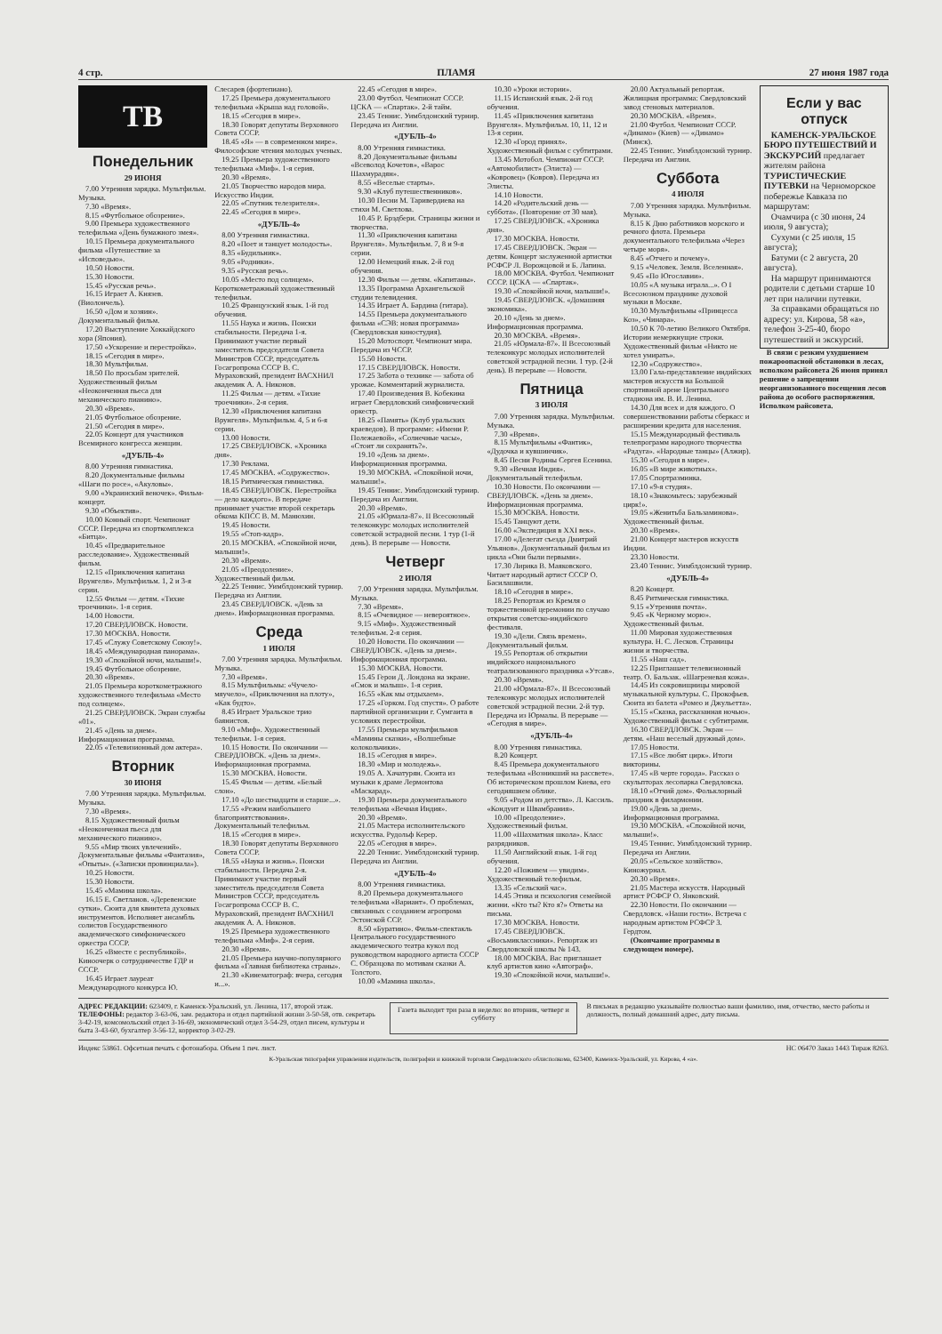4 стр. ПЛАМЯ 27 июня 1987 года
ТВ
Понедельник
29 ИЮНЯ
7.00 Утренняя зарядка. Мультфильм. Музыка.
7.30 «Время».
8.15 «Футбольное обозрение».
9.00 Премьера художественного телефильма «День бумажного змея».
10.15 Премьера документального фильма «Путешествие за «Исповедью».
10.50 Новости.
15.30 Новости.
15.45 «Русская речь».
16.15 Играет А. Князев. (Виолончель).
16.50 «Дом и хозяин». Документальный фильм.
17.20 Выступление Хоккайдского хора (Япония).
17.50 «Ускорение и перестройка».
18.15 «Сегодня в мире».
18.30 Мультфильм.
18.50 По просьбам зрителей. Художественный фильм «Неоконченная пьеса для механического пианино».
20.30 «Время».
21.05 Футбольное обозрение.
21.50 «Сегодня в мире».
22.05 Концерт для участников Всемирного конгресса женщин.
«ДУБЛЬ-4»
8.00 Утренняя гимнастика.
8.20 Документальные фильмы «Шаги по росе», «Акуловы».
9.00 «Украинский веночек». Фильм-концерт.
9.30 «Объектив».
10.00 Конный спорт. Чемпионат СССР. Передача из спорткомплекса «Битца».
10.45 «Предварительное расследование». Художественный фильм.
12.15 «Приключения капитана Врунгеля». Мультфильм. 1, 2 и 3-я серии.
12.55 Фильм — детям. «Тихие троечники». 1-я серия.
14.00 Новости.
17.20 СВЕРДЛОВСК. Новости.
17.30 МОСКВА. Новости.
17.45 «Служу Советскому Союзу!».
18.45 «Международная панорама».
19.30 «Спокойной ночи, малыши!».
19.45 Футбольное обозрение.
20.30 «Время».
21.05 Премьера короткометражного художественного телефильма «Место под солнцем».
21.25 СВЕРДЛОВСК. Экран службы «01».
21.45 «День за днем». Информационная программа.
22.05 «Телевизионный дом актера».
Вторник
30 ИЮНЯ
7.00 Утренняя зарядка. Мультфильм. Музыка.
7.30 «Время».
8.15 Художественный фильм «Неоконченная пьеса для механического пианино».
9.55 «Мир твоих увлечений». Документальные фильмы «Фантазия», «Опыты». («Записки провинциала»).
10.25 Новости.
15.30 Новости.
15.45 «Мамина школа».
16.15 Е. Светланов. «Деревенские сутки». Сюита для квинтета духовых инструментов. Исполняет ансамбль солистов Государственного академического симфонического оркестра СССР.
16.25 «Вместе с республикой». Киноочерк о сотрудничестве ГДР и СССР.
16.45 Играет лауреат Международного конкурса Ю. Слесарев (фортепиано).
17.25 Премьера документального телефильма «Крыша над головой».
18.15 «Сегодня в мире».
18.30 Говорят депутаты Верховного Совета СССР.
18.45 «Я» — в современном мире». Философские чтения молодых ученых.
19.25 Премьера художественного телефильма «Миф». 1-я серия.
20.30 «Время».
21.05 Творчество народов мира. Искусство Индии.
22.05 «Спутник телезрителя».
22.45 «Сегодня в мире».
«ДУБЛЬ-4»
8.00 Утренняя гимнастика.
8.20 «Поет и танцует молодость».
8.35 «Будильник».
9.05 «Родники».
9.35 «Русская речь».
10.05 «Место под солнцем». Короткометражный художественный телефильм.
10.25 Французский язык. 1-й год обучения.
11.55 Наука и жизнь. Поиски стабильности. Передача 1-я. Принимают участие первый заместитель председателя Совета Министров СССР, председатель Госагропрома СССР В. С. Мураховский, президент ВАСХНИЛ академик А. А. Никонов.
11.25 Фильм — детям. «Тихие троечники». 2-я серия.
12.30 «Приключения капитана Врунгеля». Мультфильм. 4, 5 и 6-я серии.
13.00 Новости.
17.25 СВЕРДЛОВСК. «Хроника дня».
17.30 Реклама.
17.45 МОСКВА. «Содружество».
18.15 Ритмическая гимнастика.
18.45 СВЕРДЛОВСК. Перестройка — дело каждого». В передаче принимает участие второй секретарь обкома КПСС В. М. Манюхин.
19.45 Новости.
19.55 «Стоп-кадр».
20.15 МОСКВА. «Спокойной ночи, малыши!».
20.30 «Время».
21.05 «Преодоление». Художественный фильм.
22.25 Теннис. Уимблдонский турнир. Передача из Англии.
23.45 СВЕРДЛОВСК. «День за днем». Информационная программа.
Среда
1 ИЮЛЯ
7.00 Утренняя зарядка. Мультфильм. Музыка.
7.30 «Время».
8.15 Мультфильмы: «Чучело-мяучело», «Приключения на плоту», «Как будто».
8.45 Играет Уральское трио баянистов.
9.10 «Миф». Художественный телефильм. 1-я серия.
10.15 Новости. По окончании — СВЕРДЛОВСК. «День за днем». Информационная программа.
15.30 МОСКВА. Новости.
15.45 Фильм — детям. «Белый слон».
17.10 «До шестнадцати и старше...».
17.55 «Режим наибольшего благоприятствования». Документальный телефильм.
18.15 «Сегодня в мире».
18.30 Говорят депутаты Верховного Совета СССР.
18.55 «Наука и жизнь». Поиски стабильности. Передача 2-я. Принимают участие первый заместитель председателя Совета Министров СССР, председатель Госагропрома СССР В. С. Мураховский, президент ВАСХНИЛ академик А. А. Никонов.
19.25 Премьера художественного телефильма «Миф». 2-я серия.
20.30 «Время».
21.05 Премьера научно-популярного фильма «Главная библиотека страны».
21.30 «Кинематограф: вчера, сегодня и...».
22.45 «Сегодня в мире».
23.00 Футбол. Чемпионат СССР. ЦСКА — «Спартак». 2-й тайм.
23.45 Теннис. Уимблдонский турнир. Передача из Англии.
«ДУБЛЬ-4»
8.00 Утренняя гимнастика.
8.20 Документальные фильмы «Всеволод Кочетов», «Варос Шахмурадян».
8.55 «Веселые старты».
9.30 «Клуб путешественников».
10.30 Песни М. Таривердиева на стихи М. Светлова.
10.45 Р. Брэдбери. Страницы жизни и творчества.
11.30 «Приключения капитана Врунгеля». Мультфильм. 7, 8 и 9-я серии.
12.00 Немецкий язык. 2-й год обучения.
12.30 Фильм — детям. «Капитаны».
13.35 Программа Архангельской студии телевидения.
14.35 Играет А. Бардина (гитара).
14.55 Премьера документального фильма «СЭВ: новая программа» (Свердловская киностудия).
15.20 Мотоспорт. Чемпионат мира. Передача из ЧССР.
15.50 Новости.
17.15 СВЕРДЛОВСК. Новости.
17.25 Забота о технике — забота об урожае. Комментарий журналиста.
17.40 Произведения В. Кобекина играет Свердловский симфонический оркестр.
18.25 «Память» (Клуб уральских краеведов). В программе: «Имени Р. Полежаевой», «Солнечные часы», «Стоит ли сохранять?».
19.10 «День за днем». Информационная программа.
19.30 МОСКВА. «Спокойной ночи, малыши!».
19.45 Теннис. Уимблдонский турнир. Передача из Англии.
20.30 «Время».
21.05 «Юрмала-87». II Всесоюзный телеконкурс молодых исполнителей советской эстрадной песни. 1 тур (1-й день). В перерыве — Новости.
Четверг
2 ИЮЛЯ
7.00 Утренняя зарядка. Мультфильм. Музыка.
7.30 «Время».
8.15 «Очевидное — невероятное».
9.15 «Миф». Художественный телефильм. 2-я серия.
10.20 Новости. По окончании — СВЕРДЛОВСК. «День за днем». Информационная программа.
15.30 МОСКВА. Новости.
15.45 Герои Д. Лондона на экране. «Смок и малыш». 1-я серия.
16.55 «Как мы отдыхаем».
17.25 «Горком. Год спустя». О работе партийной организации г. Сумгаита в условиях перестройки.
17.55 Премьера мультфильмов «Мамины сказки», «Волшебные колокольчики».
18.15 «Сегодня в мире».
18.30 «Мир и молодежь».
19.05 А. Хачатурян. Сюита из музыки к драме Лермонтова «Маскарад».
19.30 Премьера документального телефильма «Вечная Индия».
20.30 «Время».
21.05 Мастера исполнительского искусства. Рудольф Керер.
22.05 «Сегодня в мире».
22.20 Теннис. Уимблдонский турнир. Передача из Англии.
«ДУБЛЬ-4»
8.00 Утренняя гимнастика.
8.20 Премьера документального телефильма «Вариант». О проблемах, связанных с созданием агропрома Эстонской ССР.
8.50 «Буратино». Фильм-спектакль Центрального государственного академического театра кукол под руководством народного артиста СССР С. Образцова по мотивам сказки А. Толстого.
10.00 «Мамина школа».
10.30 «Уроки истории».
11.15 Испанский язык. 2-й год обучения.
11.45 «Приключения капитана Врунгеля». Мультфильм. 10, 11, 12 и 13-я серии.
12.30 «Город принял». Художественный фильм с субтитрами.
13.45 Мотобол. Чемпионат СССР. «Автомобилист» (Элиста) — «Ковровец» (Ковров). Передача из Элисты.
14.10 Новости.
14.20 «Родительский день — суббота». (Повторение от 30 мая).
17.25 СВЕРДЛОВСК. «Хроника дня».
17.30 МОСКВА. Новости.
17.45 СВЕРДЛОВСК. Экран — детям. Концерт заслуженной артистки РСФСР Л. Ворожцовой и Б. Лапина.
18.00 МОСКВА. Футбол. Чемпионат СССР. ЦСКА — «Спартак».
19.30 «Спокойной ночи, малыши!».
19.45 СВЕРДЛОВСК. «Домашняя экономика».
20.10 «День за днем». Информационная программа.
20.30 МОСКВА. «Время».
21.05 «Юрмала-87». II Всесоюзный телеконкурс молодых исполнителей советской эстрадной песни. 1 тур. (2-й день). В перерыве — Новости.
Пятница
3 ИЮЛЯ
7.00 Утренняя зарядка. Мультфильм. Музыка.
7.30 «Время».
8.15 Мультфильмы «Фантик», «Дудочка и кувшинчик».
8.45 Песни Родины Сергея Есенина.
9.30 «Вечная Индия». Документальный телефильм.
10.30 Новости. По окончании — СВЕРДЛОВСК. «День за днем». Информационная программа.
15.30 МОСКВА. Новости.
15.45 Танцуют дети.
16.00 «Экспедиция в XXI век».
17.00 «Делегат съезда Дмитрий Ульянов». Документальный фильм из цикла «Они были первыми».
17.30 Лирика В. Маяковского. Читает народный артист СССР О. Басилашвили.
18.10 «Сегодня в мире».
18.25 Репортаж из Кремля о торжественной церемонии по случаю открытия советско-индийского фестиваля.
19.30 «Дели. Связь времен». Документальный фильм.
19.55 Репортаж об открытии индийского национального театрализованного праздника «Утсав».
20.30 «Время».
21.00 «Юрмала-87». II Всесоюзный телеконкурс молодых исполнителей советской эстрадной песни. 2-й тур. Передача из Юрмалы. В перерыве — «Сегодня в мире».
«ДУБЛЬ-4»
8.00 Утренняя гимнастика.
8.20 Концерт.
8.45 Премьера документального телефильма «Возникший на рассвете». Об историческом прошлом Киева, его сегодняшнем облике.
9.05 «Родом из детства». Л. Кассиль. «Кондуит и Швамбрания».
10.00 «Преодоление». Художественный фильм.
11.00 «Шахматная школа». Класс разрядников.
11.50 Английский язык. 1-й год обучения.
12.20 «Поживем — увидим». Художественный телефильм.
13.35 «Сельский час».
14.45 Этика и психология семейной жизни. «Кто ты? Кто я?» Ответы на письма.
17.30 МОСКВА. Новости.
17.45 СВЕРДЛОВСК. «Восьмиклассники». Репортаж из Свердловской школы № 143.
18.00 МОСКВА. Вас приглашает клуб артистов кино «Автограф».
19.30 «Спокойной ночи, малыши!».
20.00 Актуальный репортаж. Жилищная программа: Свердловский завод стеновых материалов.
20.30 МОСКВА. «Время».
21.00 Футбол. Чемпионат СССР. «Динамо» (Киев) — «Динамо» (Минск).
22.45 Теннис. Уимблдонский турнир. Передача из Англии.
Суббота
4 ИЮЛЯ
7.00 Утренняя зарядка. Мультфильм. Музыка.
8.15 К Дню работников морского и речного флота. Премьера документального телефильма «Через четыре моря».
8.45 «Отчего и почему».
9.15 «Человек. Земля. Вселенная».
9.45 «По Югославии».
10.05 «А музыка играла...». О I Всесоюзном празднике духовой музыки в Москве.
10.30 Мультфильмы «Принцесса Коз», «Чинара».
10.50 К 70-летию Великого Октября. Истории немеркнущие строки. Художественный фильм «Никто не хотел умирать».
12.30 «Содружество».
13.00 Гала-представление индийских мастеров искусств на Большой спортивной арене Центрального стадиона им. В. И. Ленина.
14.30 Для всех и для каждого. О совершенствовании работы сберкасс и расширении кредита для населения.
15.15 Международный фестиваль телепрограмм народного творчества «Радуга». «Народные танцы» (Алжир).
15.30 «Сегодня в мире».
16.05 «В мире животных».
17.05 Спортразминка.
17.10 «9-я студия».
18.10 «Знакомьтесь: зарубежный цирк!».
19.05 «Женитьба Бальзаминова». Художественный фильм.
20.30 «Время».
21.00 Концерт мастеров искусств Индии.
23.30 Новости.
23.40 Теннис. Уимблдонский турнир.
«ДУБЛЬ-4»
8.20 Концерт.
8.45 Ритмическая гимнастика.
9.15 «Утренняя почта».
9.45 «К Черному морю». Художественный фильм.
11.00 Мировая художественная культура. Н. С. Лесков. Страницы жизни и творчества.
11.55 «Наш сад».
12.25 Приглашает телевизионный театр. О. Бальзак. «Шагреневая кожа».
14.45 Из сокровищницы мировой музыкальной культуры. С. Прокофьев. Сюита из балета «Ромео и Джульетта».
15.15 «Сказка, рассказанная ночью». Художественный фильм с субтитрами.
16.30 СВЕРДЛОВСК. Экран — детям. «Наш веселый дружный дом».
17.05 Новости.
17.15 «Все любят цирк». Итоги викторины.
17.45 «В черте города». Рассказ о скульпторах лесопарка Свердловска.
18.10 «Отчий дом». Фольклорный праздник в филармонии.
19.00 «День за днем». Информационная программа.
19.30 МОСКВА. «Спокойной ночи, малыши!».
19.45 Теннис. Уимблдонский турнир. Передача из Англии.
20.05 «Сельское хозяйство». Киножурнал.
20.30 «Время».
21.05 Мастера искусств. Народный артист РСФСР О. Янковский.
22.30 Новости. По окончании — Свердловск. «Наши гости». Встреча с народным артистом РСФСР З. Гердтом.
(Окончание программы в следующем номере).
Если у вас отпуск
КАМЕНСК-УРАЛЬСКОЕ БЮРО ПУТЕШЕСТВИЙ И ЭКСКУРСИЙ предлагает жителям района ТУРИСТИЧЕСКИЕ ПУТЕВКИ на Черноморское побережье Кавказа по маршрутам:
Очамчира (с 30 июня, 24 июля, 9 августа);
Сухуми (с 25 июля, 15 августа);
Батуми (с 2 августа, 20 августа).
На маршрут принимаются родители с детьми старше 10 лет при наличии путевки.
За справками обращаться по адресу: ул. Кирова, 58 «а», телефон 3-25-40, бюро путешествий и экскурсий.
В связи с резким ухудшением пожароопасной обстановки в лесах, исполком райсовета 26 июня принял решение о запрещении неорганизованного посещения лесов района до особого распоряжения. Исполком райсовета.
АДРЕС РЕДАКЦИИ: 623409, г. Каменск-Уральский, ул. Ленина, 117, второй этаж. ТЕЛЕФОНЫ: редактор 3-63-06, зам. редактора и отдел партийной жизни 3-50-58, отв. секретарь 3-42-19, комсомольский отдел 3-16-69, экономический отдел 3-54-29, отдел писем, культуры и быта 3-43-60, бухгалтер 3-56-12, корректор 3-02-29.
Газета выходит три раза в неделю: во вторник, четверг и субботу
В письмах в редакцию указывайте полностью ваши фамилию, имя, отчество, место работы и должность, полный домашний адрес, дату письма.
Индекс 53861. Офсетная печать с фотонабора. Объем 1 печ. лист.
НС 06470 Заказ 1443 Тираж 8263.
К-Уральская типография управления издательств, полиграфии и книжной торговли Свердловского облисполкома, 623400, Каменск-Уральский, ул. Кирова, 4 «а».